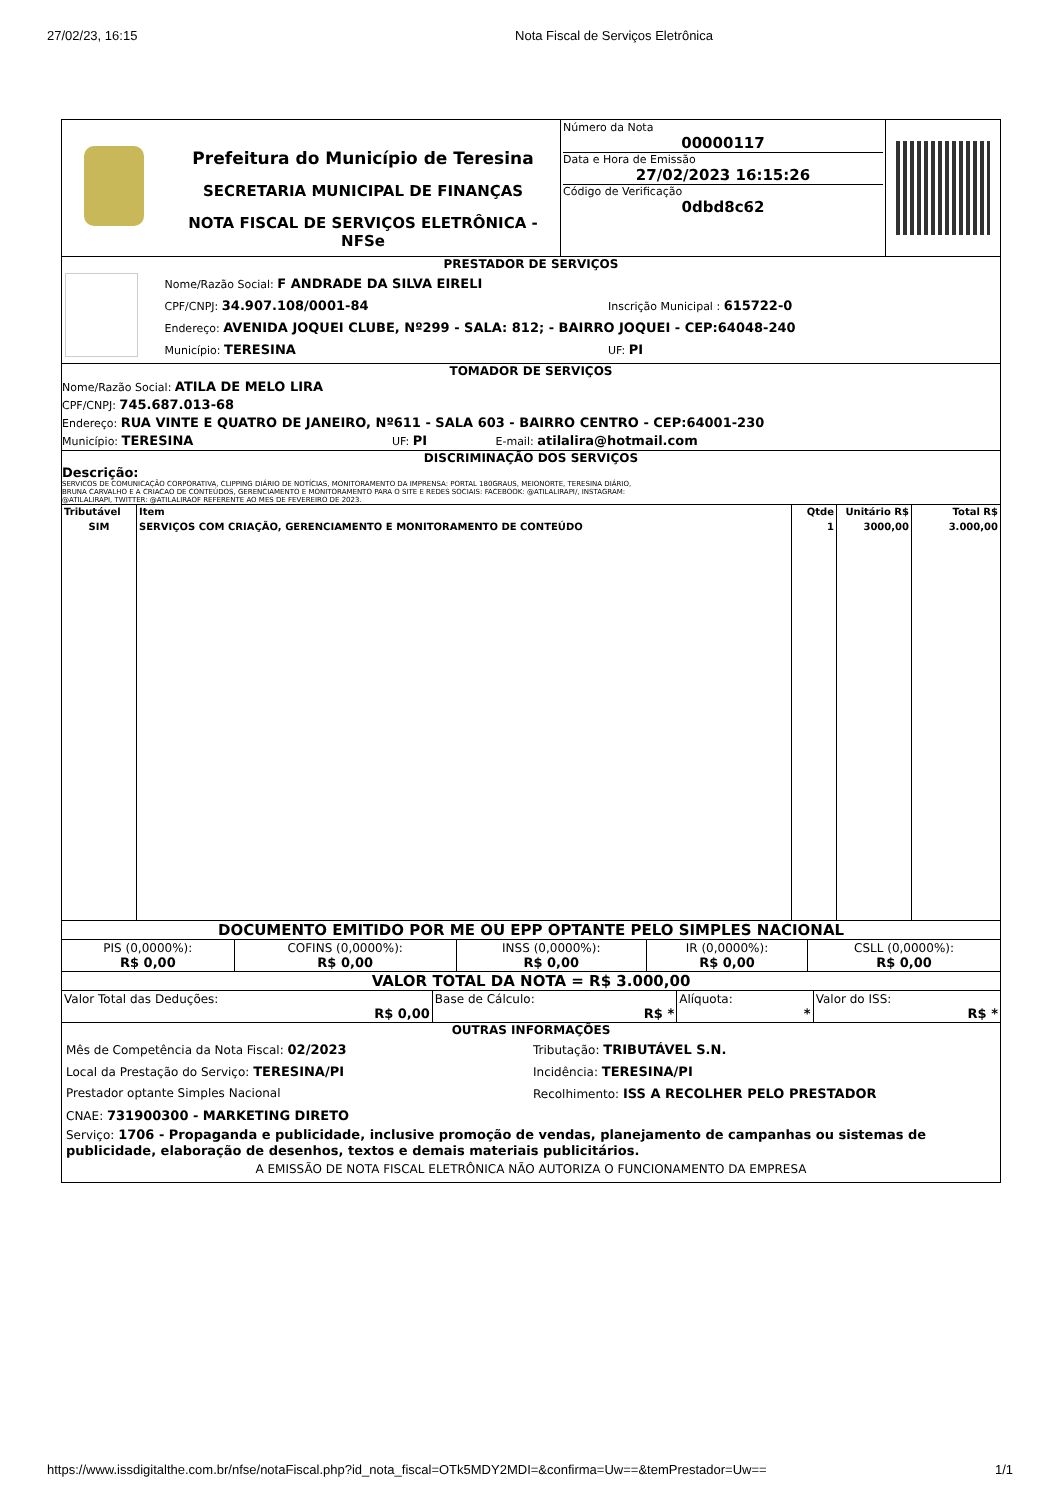27/02/23, 16:15 Nota Fiscal de Serviços Eletrônica
| | Prefeitura do Município de Teresina SECRETARIA MUNICIPAL DE FINANÇAS NOTA FISCAL DE SERVIÇOS ELETRÔNICA - NFSe | Número da Nota 00000117 Data e Hora de Emissão 27/02/2023 16:15:26 Código de Verificação 0dbd8c62 | |
PRESTADOR DE SERVIÇOS
Nome/Razão Social: F ANDRADE DA SILVA EIRELI
CPF/CNPJ: 34.907.108/0001-84 Inscrição Municipal : 615722-0
Endereço: AVENIDA JOQUEI CLUBE, Nº299 - SALA: 812; - BAIRRO JOQUEI - CEP:64048-240
Município: TERESINA UF: PI
TOMADOR DE SERVIÇOS
Nome/Razão Social: ATILA DE MELO LIRA
CPF/CNPJ: 745.687.013-68
Endereço: RUA VINTE E QUATRO DE JANEIRO, Nº611 - SALA 603 - BAIRRO CENTRO - CEP:64001-230
Município: TERESINA UF: PI E-mail: atilalira@hotmail.com
DISCRIMINAÇÃO DOS SERVIÇOS
Descrição:
SERVICOS DE COMUNICAÇÃO CORPORATIVA, CLIPPING DIÁRIO DE NOTÍCIAS, MONITORAMENTO DA IMPRENSA: PORTAL 180GRAUS, MEIONORTE, TERESINA DIÁRIO,
BRUNA CARVALHO E A CRIACAO DE CONTEÚDOS, GERENCIAMENTO E MONITORAMENTO PARA O SITE E REDES SOCIAIS: FACEBOOK: @ATILALIRAPI/, INSTAGRAM:
@ATILALIRAPI, TWITTER: @ATILALIRAOF REFERENTE AO MES DE FEVEREIRO DE 2023.
| Tributável | Item | Qtde | Unitário R$ | Total R$ |
| --- | --- | --- | --- | --- |
| SIM | SERVIÇOS COM CRIAÇÃO, GERENCIAMENTO E MONITORAMENTO DE CONTEÚDO | 1 | 3000,00 | 3.000,00 |
DOCUMENTO EMITIDO POR ME OU EPP OPTANTE PELO SIMPLES NACIONAL
| PIS (0,0000%): R$ 0,00 | COFINS (0,0000%): R$ 0,00 | INSS (0,0000%): R$ 0,00 | IR (0,0000%): R$ 0,00 | CSLL (0,0000%): R$ 0,00 |
VALOR TOTAL DA NOTA = R$ 3.000,00
| Valor Total das Deduções: R$ 0,00 | Base de Cálculo: R$ * | Alíquota: * | Valor do ISS: R$ * |
OUTRAS INFORMAÇÕES
Mês de Competência da Nota Fiscal: 02/2023 Tributação: TRIBUTÁVEL S.N.
Local da Prestação do Serviço: TERESINA/PI Incidência: TERESINA/PI
Prestador optante Simples Nacional Recolhimento: ISS A RECOLHER PELO PRESTADOR
CNAE: 731900300 - MARKETING DIRETO
Serviço: 1706 - Propaganda e publicidade, inclusive promoção de vendas, planejamento de campanhas ou sistemas de publicidade, elaboração de desenhos, textos e demais materiais publicitários.
A EMISSÃO DE NOTA FISCAL ELETRÔNICA NÃO AUTORIZA O FUNCIONAMENTO DA EMPRESA
https://www.issdigitalthe.com.br/nfse/notaFiscal.php?id_nota_fiscal=OTk5MDY2MDI=&confirma=Uw==&temPrestador=Uw== 1/1